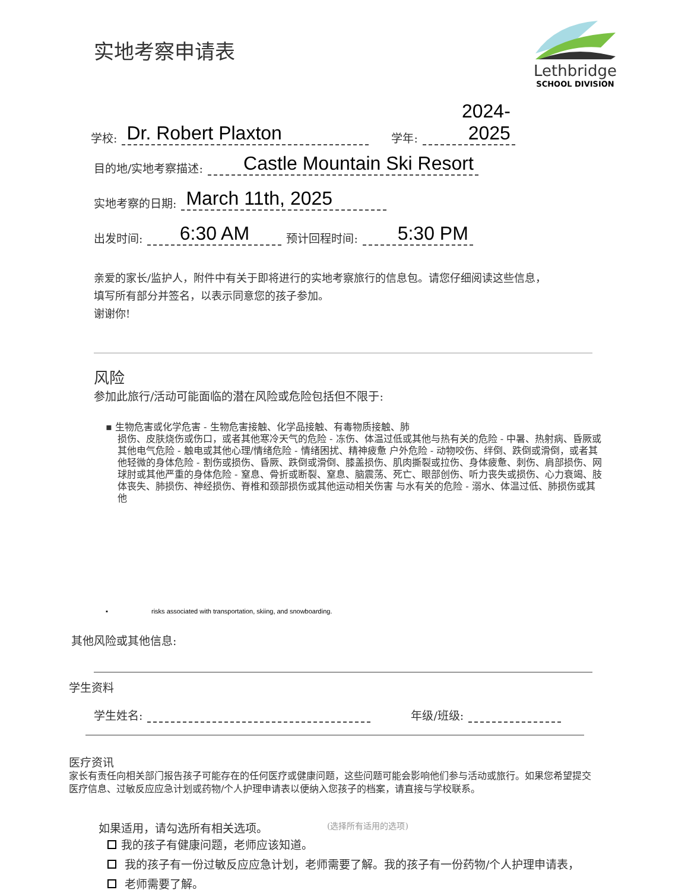Lethbridge
SCHOOL DIVISION
实地考察申请表
学校: Dr. Robert Plaxton 学年: 2024-2025
目的地/实地考察描述: Castle Mountain Ski Resort
实地考察的日期: March 11th, 2025
出发时间: 6:30 AM 预计回程时间: 5:30 PM
亲爱的家长/监护人，附件中有关于即将进行的实地考察旅行的信息包。请您仔细阅读这些信息，填写所有部分并签名，以表示同意您的孩子参加。
谢谢你!
风险
参加此旅行/活动可能面临的潜在风险或危险包括但不限于:
▪ 生物危害或化学危害 - 生物危害接触、化学品接触、有毒物质接触、肺
损伤、皮肤烧伤或伤口，或者其他寒冷天气的危险 - 冻伤、体温过低或其他与热有关的危险 - 中暑、热射病、昏厥或其他电气危险 - 触电或其他心理/情绪危险 - 情绪困扰、精神疲惫 户外危险 - 动物咬伤、绊倒、跌倒或滑倒，或者其他轻微的身体危险 - 割伤或损伤、昏厥、跌倒或滑倒、膝盖损伤、肌肉撕裂或拉伤、身体疲惫、刺伤、肩部损伤、网球肘或其他严重的身体危险 - 窒息、骨折或断裂、窒息、脑震荡、死亡、眼部创伤、听力丧失或损伤、心力衰竭、肢体丧失、肺损伤、神经损伤、脊椎和颈部损伤或其他运动相关伤害 与水有关的危险 - 溺水、体温过低、肺损伤或其他
▪ risks associated with transportation, skiing, and snowboarding.
其他风险或其他信息:
学生资料
学生姓名: 年级/班级:
医疗资讯
家长有责任向相关部门报告孩子可能存在的任何医疗或健康问题，这些问题可能会影响他们参与活动或旅行。如果您希望提交医疗信息、过敏反应应急计划或药物/个人护理申请表以便纳入您孩子的档案，请直接与学校联系。
如果适用，请勾选所有相关选项。 (选择所有适用的选项)
我的孩子有健康问题，老师应该知道。
我的孩子有一份过敏反应应急计划，老师需要了解。我的孩子有一份药物/个人护理申请表，
老师需要了解。